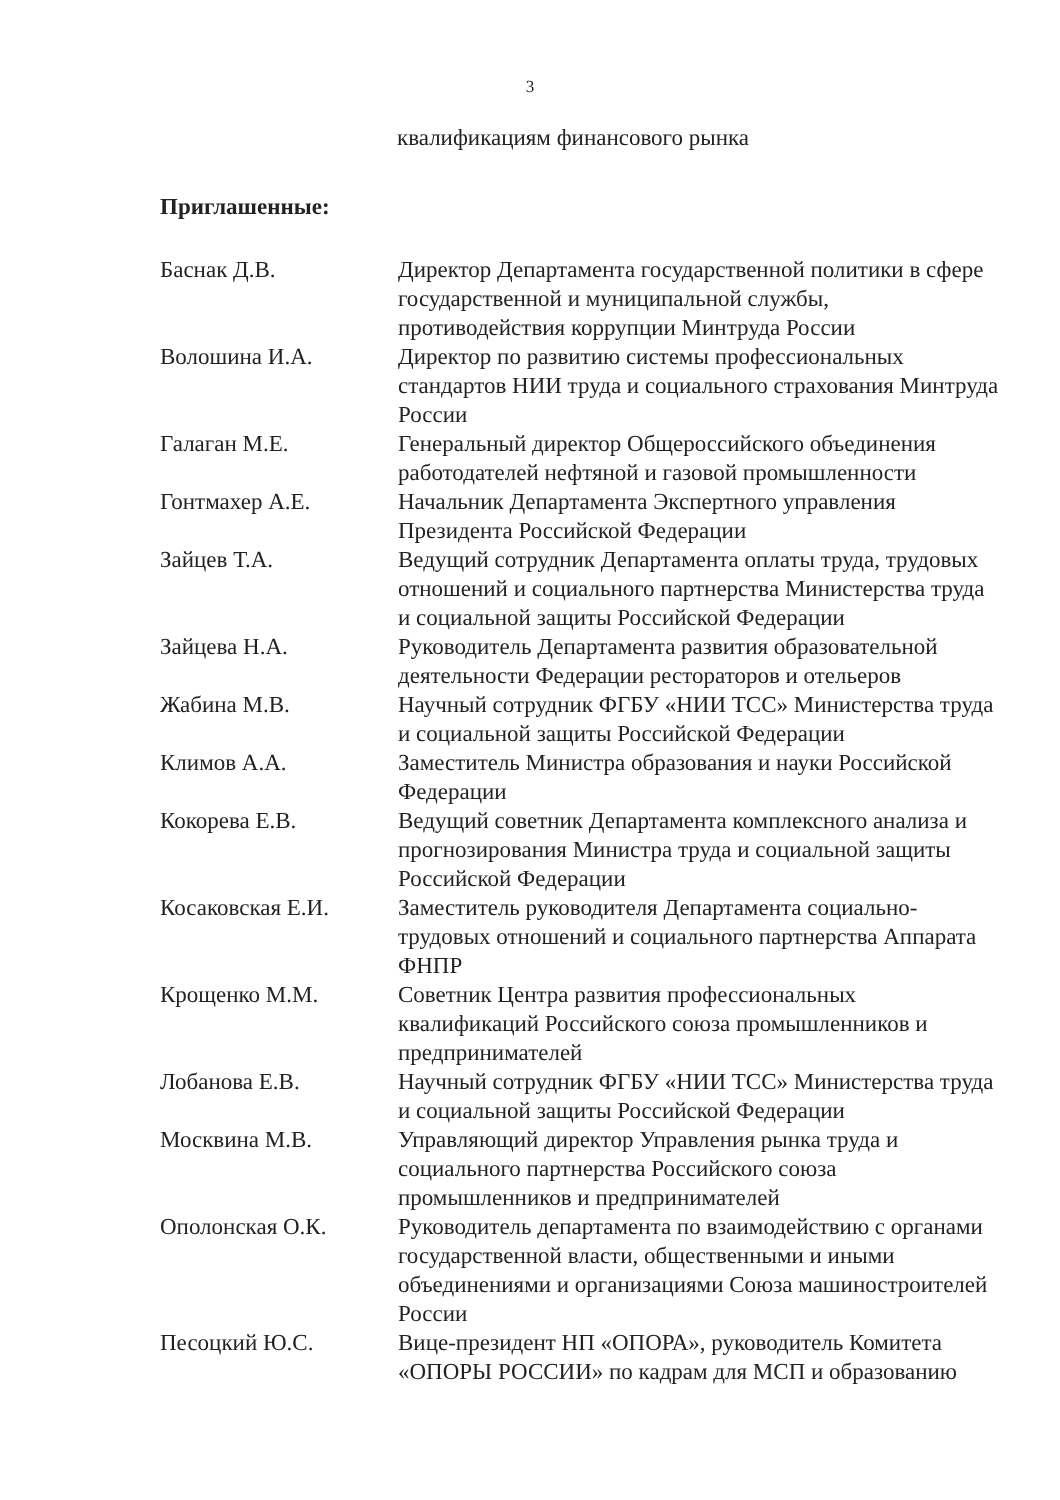3
квалификациям финансового рынка
Приглашенные:
| Баснак Д.В. | Директор Департамента государственной политики в сфере государственной и муниципальной службы, противодействия коррупции Минтруда России |
| Волошина И.А. | Директор по развитию системы профессиональных стандартов НИИ труда и социального страхования Минтруда России |
| Галаган М.Е. | Генеральный директор Общероссийского объединения работодателей нефтяной и газовой промышленности |
| Гонтмахер А.Е. | Начальник Департамента Экспертного управления Президента Российской Федерации |
| Зайцев Т.А. | Ведущий сотрудник Департамента оплаты труда, трудовых отношений и социального партнерства Министерства труда и социальной защиты Российской Федерации |
| Зайцева Н.А. | Руководитель Департамента развития образовательной деятельности Федерации рестораторов и отельеров |
| Жабина М.В. | Научный сотрудник ФГБУ «НИИ ТСС» Министерства труда и социальной защиты Российской Федерации |
| Климов А.А. | Заместитель Министра образования и науки Российской Федерации |
| Кокорева Е.В. | Ведущий советник Департамента комплексного анализа и прогнозирования Министра труда и социальной защиты Российской Федерации |
| Косаковская Е.И. | Заместитель руководителя Департамента социально-трудовых отношений и социального партнерства Аппарата ФНПР |
| Крощенко М.М. | Советник Центра развития профессиональных квалификаций Российского союза промышленников и предпринимателей |
| Лобанова Е.В. | Научный сотрудник ФГБУ «НИИ ТСС» Министерства труда и социальной защиты Российской Федерации |
| Москвина М.В. | Управляющий директор Управления рынка труда и социального партнерства Российского союза промышленников и предпринимателей |
| Ополонская О.К. | Руководитель департамента по взаимодействию с органами государственной власти, общественными и иными объединениями и организациями Союза машиностроителей России |
| Песоцкий Ю.С. | Вице-президент НП «ОПОРА», руководитель Комитета «ОПОРЫ РОССИИ» по кадрам для МСП и образованию |